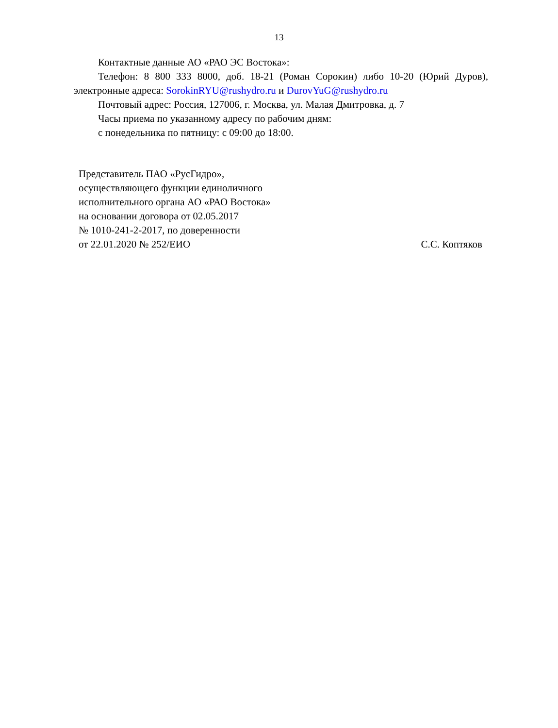13
Контактные данные АО «РАО ЭС Востока»:
Телефон: 8 800 333 8000, доб. 18-21 (Роман Сорокин) либо 10-20 (Юрий Дуров), электронные адреса: SorokinRYU@rushydro.ru и DurovYuG@rushydro.ru
Почтовый адрес: Россия, 127006, г. Москва, ул. Малая Дмитровка, д. 7
Часы приема по указанному адресу по рабочим дням:
с понедельника по пятницу: с 09:00 до 18:00.
Представитель ПАО «РусГидро»,
осуществляющего функции единоличного
исполнительного органа АО «РАО Востока»
на основании договора от 02.05.2017
№ 1010-241-2-2017, по доверенности
от 22.01.2020 № 252/ЕИО С.С. Коптяков